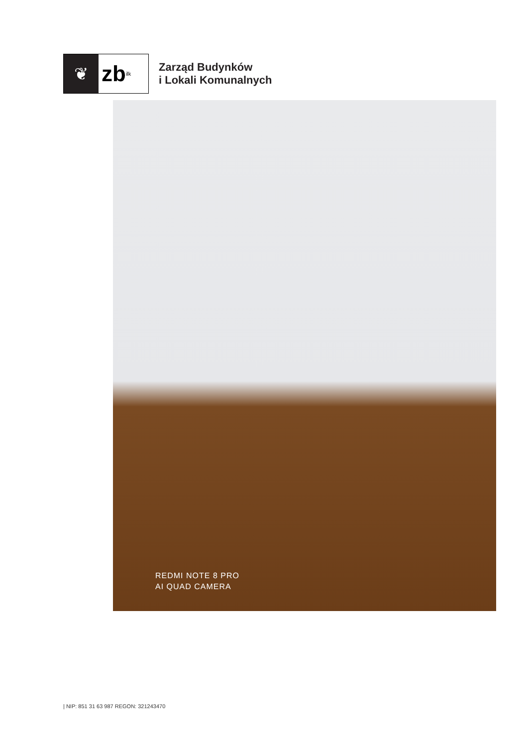❦
zb<sub>ilk</sub>
Zarząd Budynków
i Lokali Komunalnych
REDMI NOTE 8 PRO
AI QUAD CAMERA
| NIP: 851 31 63 987 REGON: 321243470